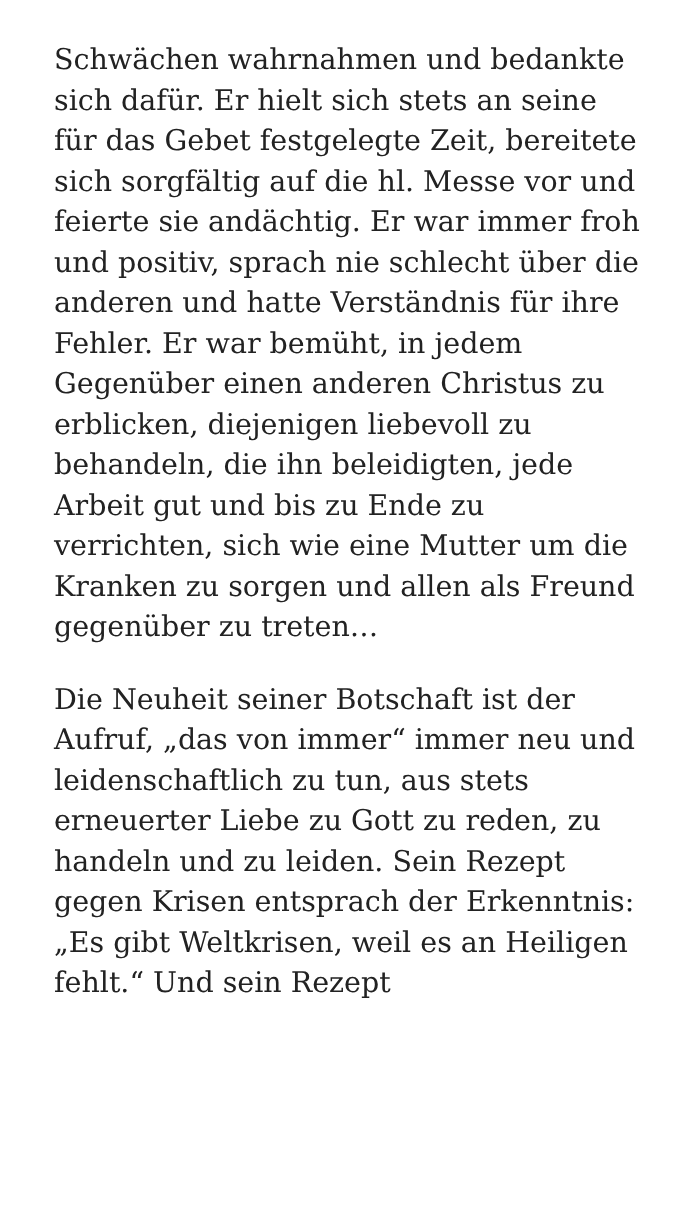Schwächen wahrnahmen und bedankte sich dafür. Er hielt sich stets an seine für das Gebet festgelegte Zeit, bereitete sich sorgfältig auf die hl. Messe vor und feierte sie andächtig. Er war immer froh und positiv, sprach nie schlecht über die anderen und hatte Verständnis für ihre Fehler. Er war bemüht, in jedem Gegenüber einen anderen Christus zu erblicken, diejenigen liebevoll zu behandeln, die ihn beleidigten, jede Arbeit gut und bis zu Ende zu verrichten, sich wie eine Mutter um die Kranken zu sorgen und allen als Freund gegenüber zu treten…
Die Neuheit seiner Botschaft ist der Aufruf, „das von immer“ immer neu und leidenschaftlich zu tun, aus stets erneuerter Liebe zu Gott zu reden, zu handeln und zu leiden. Sein Rezept gegen Krisen entsprach der Erkenntnis: „Es gibt Weltkrisen, weil es an Heiligen fehlt.“ Und sein Rezept